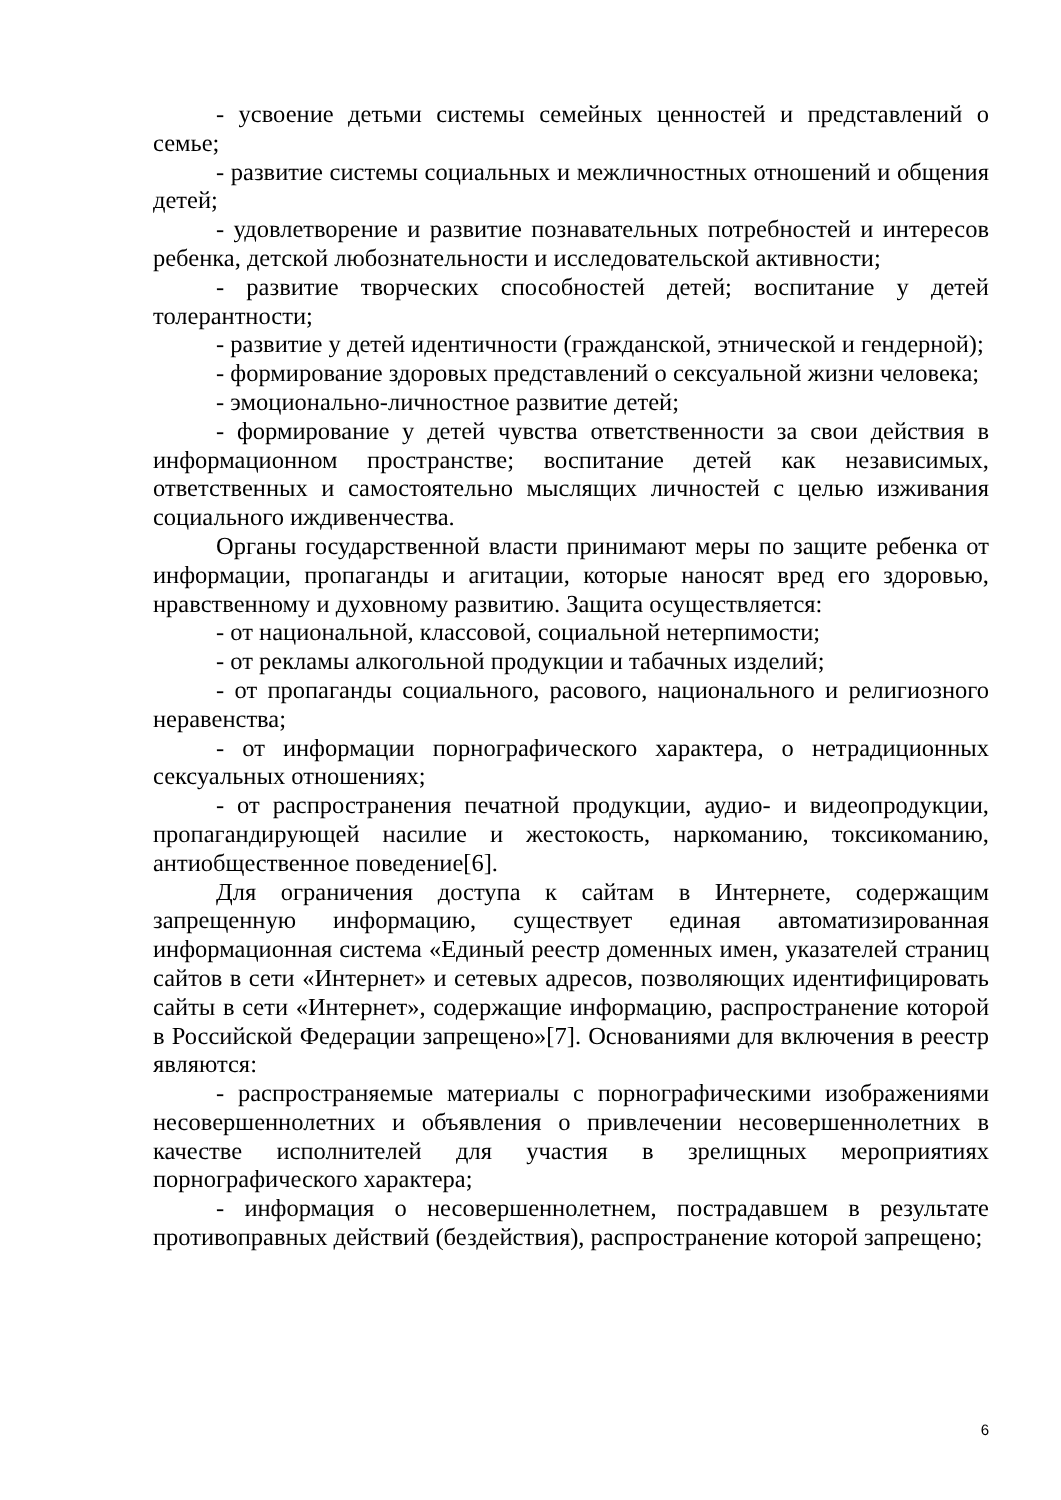- усвоение детьми системы семейных ценностей и представлений о семье;
- развитие системы социальных и межличностных отношений и общения детей;
- удовлетворение и развитие познавательных потребностей и интересов ребенка, детской любознательности и исследовательской активности;
- развитие творческих способностей детей; воспитание у детей толерантности;
- развитие у детей идентичности (гражданской, этнической и гендерной);
- формирование здоровых представлений о сексуальной жизни человека;
- эмоционально-личностное развитие детей;
- формирование у детей чувства ответственности за свои действия в информационном пространстве; воспитание детей как независимых, ответственных и самостоятельно мыслящих личностей с целью изживания социального иждивенчества.
Органы государственной власти принимают меры по защите ребенка от информации, пропаганды и агитации, которые наносят вред его здоровью, нравственному и духовному развитию. Защита осуществляется:
- от национальной, классовой, социальной нетерпимости;
- от рекламы алкогольной продукции и табачных изделий;
- от пропаганды социального, расового, национального и религиозного неравенства;
- от информации порнографического характера, о нетрадиционных сексуальных отношениях;
- от распространения печатной продукции, аудио- и видеопродукции, пропагандирующей насилие и жестокость, наркоманию, токсикоманию, антиобщественное поведение[6].
Для ограничения доступа к сайтам в Интернете, содержащим запрещенную информацию, существует единая автоматизированная информационная система «Единый реестр доменных имен, указателей страниц сайтов в сети «Интернет» и сетевых адресов, позволяющих идентифицировать сайты в сети «Интернет», содержащие информацию, распространение которой в Российской Федерации запрещено»[7]. Основаниями для включения в реестр являются:
- распространяемые материалы с порнографическими изображениями несовершеннолетних и объявления о привлечении несовершеннолетних в качестве исполнителей для участия в зрелищных мероприятиях порнографического характера;
- информация о несовершеннолетнем, пострадавшем в результате противоправных действий (бездействия), распространение которой запрещено;
6